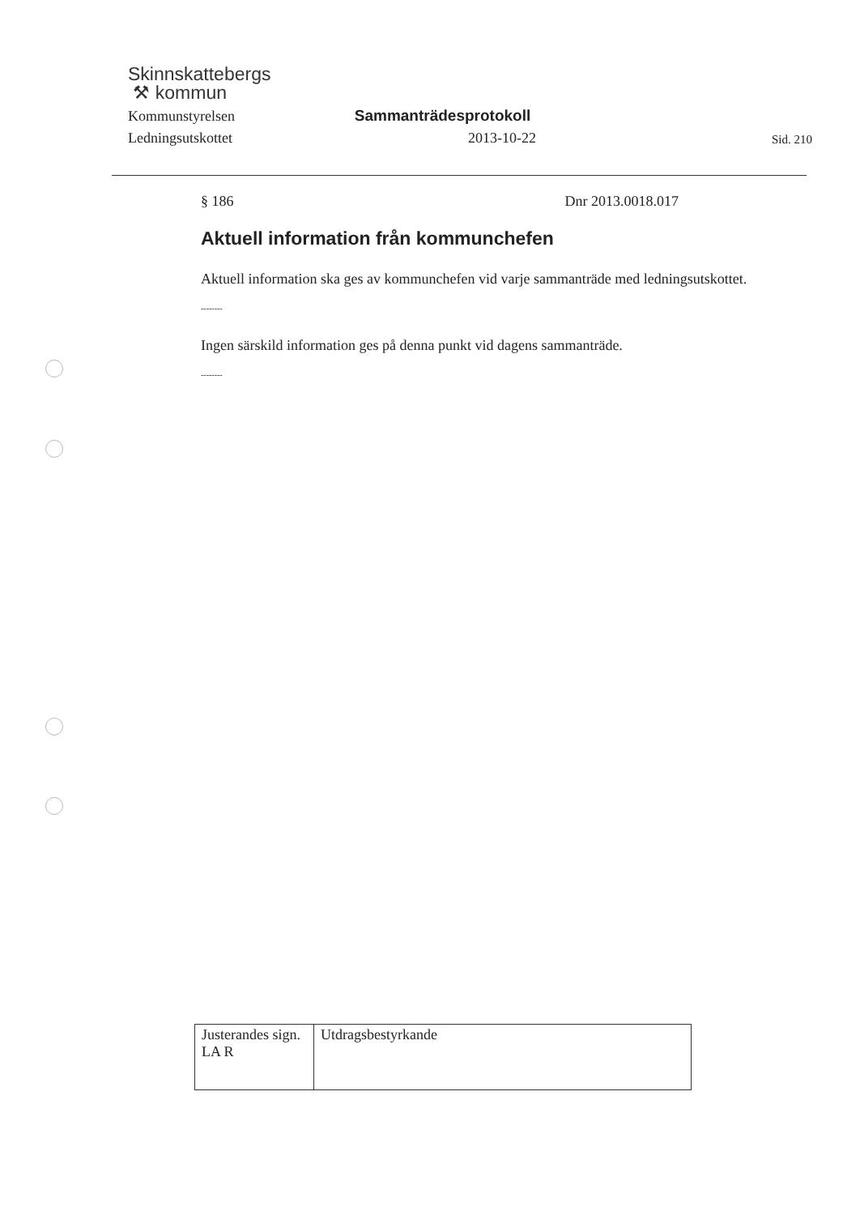Skinnskattebergs
⚒ kommun
Kommunstyrelsen
Sammanträdesprotokoll
Ledningsutskottet
2013-10-22
Sid. 210
§ 186 Dnr 2013.0018.017
Aktuell information från kommunchefen
Aktuell information ska ges av kommunchefen vid varje sammanträde med ledningsutskottet.
--------
Ingen särskild information ges på denna punkt vid dagens sammanträde.
--------
| Justerandes sign. LA R | Utdragsbestyrkande |